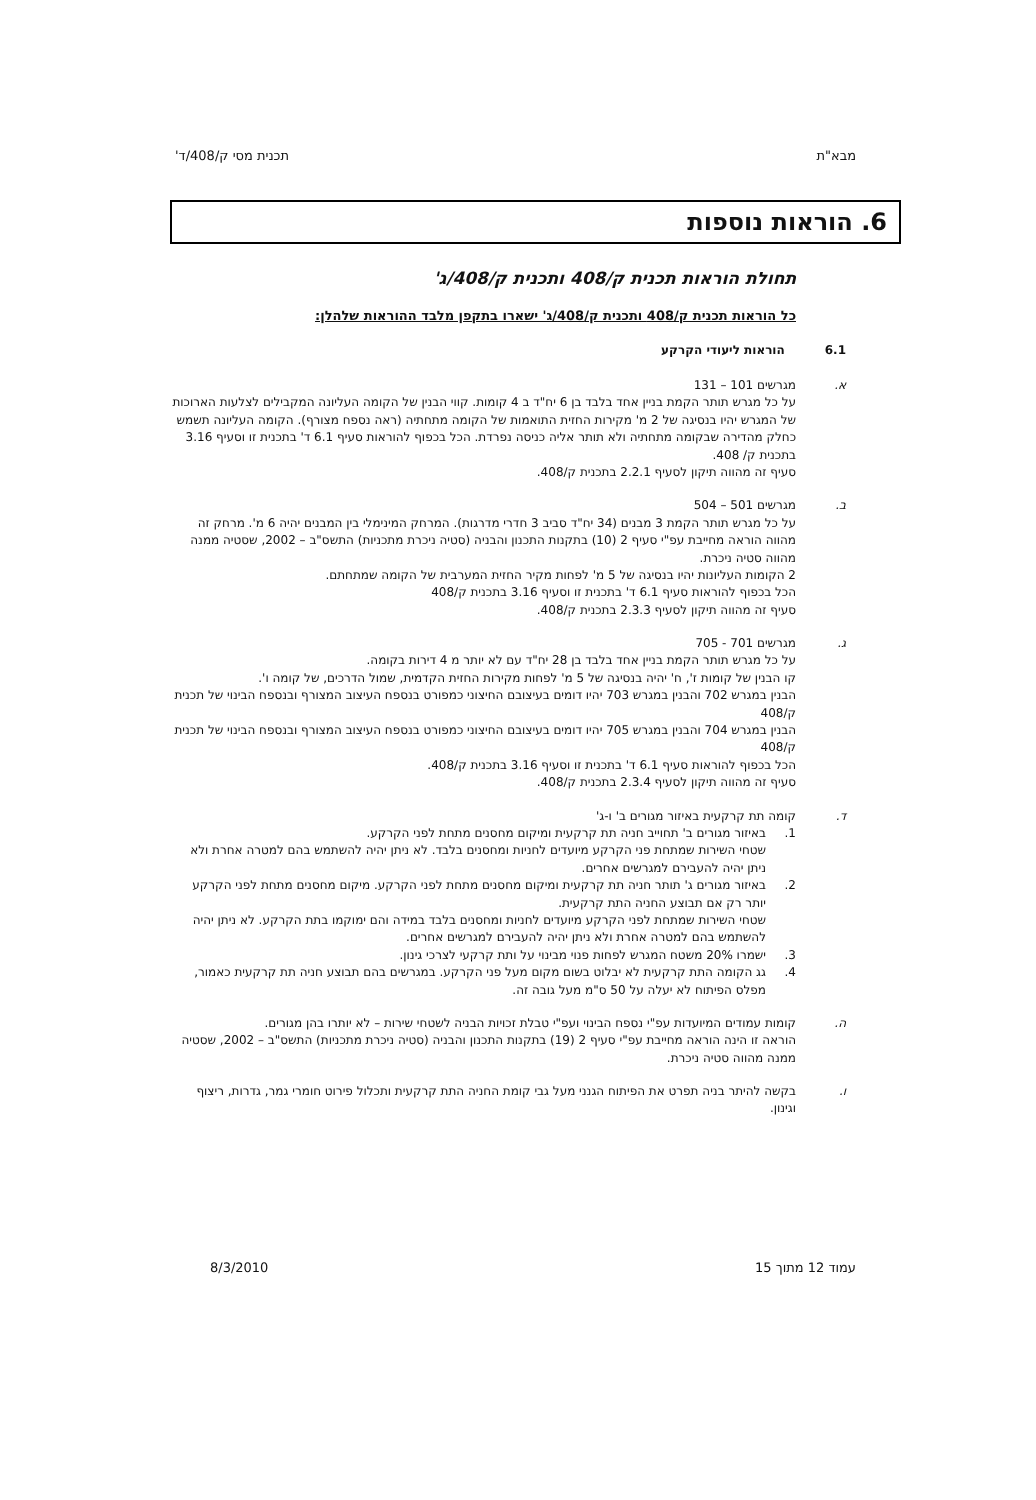מבא"ת תכנית מסי ק/408/ד'
6. הוראות נוספות
תחולת הוראות תכנית ק/408 ותכנית ק/408/ג'
כל הוראות תכנית ק/408 ותכנית ק/408/ג' ישארו בתקפן מלבד ההוראות שלהלן:
6.1 הוראות ליעודי הקרקע
א. מגרשים 101 – 131
על כל מגרש תותר הקמת בניין אחד בלבד בן 6 יח"ד ב 4 קומות. קווי הבנין של הקומה העליונה המקבילים לצלעות הארוכות של המגרש יהיו בנסיגה של 2 מ' מקירות החזית התואמות של הקומה מתחתיה (ראה נספח מצורף). הקומה העליונה תשמש כחלק מהדירה שבקומה מתחתיה ולא תותר אליה כניסה נפרדת. הכל בכפוף להוראות סעיף 6.1 ד' בתכנית זו וסעיף 3.16 בתכנית ק/ 408.
סעיף זה מהווה תיקון לסעיף 2.2.1 בתכנית ק/408.
ב. מגרשים 501 – 504
על כל מגרש תותר הקמת 3 מבנים (34 יח"ד סביב 3 חדרי מדרגות). המרחק המינימלי בין המבנים יהיה 6 מ'. מרחק זה מהווה הוראה מחייבת עפ"י סעיף 2 (10) בתקנות התכנון והבניה (סטיה ניכרת מתכניות) התשס"ב – 2002, שסטיה ממנה מהווה סטיה ניכרת.
2 הקומות העליונות יהיו בנסיגה של 5 מ' לפחות מקיר החזית המערבית של הקומה שמתחתם.
הכל בכפוף להוראות סעיף 6.1 ד' בתכנית זו וסעיף 3.16 בתכנית ק/408
סעיף זה מהווה תיקון לסעיף 2.3.3 בתכנית ק/408.
ג. מגרשים 701 - 705
על כל מגרש תותר הקמת בניין אחד בלבד בן 28 יח"ד עם לא יותר מ 4 דירות בקומה.
קו הבנין של קומות ז', ח' יהיה בנסיגה של 5 מ' לפחות מקירות החזית הקדמית, שמול הדרכים, של קומה ו'.
הבנין במגרש 702 והבנין במגרש 703 יהיו דומים בעיצובם החיצוני כמפורט בנספח העיצוב המצורף ובנספח הבינוי של תכנית ק/408
הבנין במגרש 704 והבנין במגרש 705 יהיו דומים בעיצובם החיצוני כמפורט בנספח העיצוב המצורף ובנספח הבינוי של תכנית ק/408
הכל בכפוף להוראות סעיף 6.1 ד' בתכנית זו וסעיף 3.16 בתכנית ק/408.
סעיף זה מהווה תיקון לסעיף 2.3.4 בתכנית ק/408.
ד. קומה תת קרקעית באיזור מגורים ב' ו-ג'
1. באיזור מגורים ב' תחוייב חניה תת קרקעית ומיקום מחסנים מתחת לפני הקרקע.
שטחי השירות שמתחת פני הקרקע מיועדים לחניות ומחסנים בלבד. לא ניתן יהיה להשתמש בהם למטרה אחרת ולא ניתן יהיה להעבירם למגרשים אחרים.
2. באיזור מגורים ג' תותר חניה תת קרקעית ומיקום מחסנים מתחת לפני הקרקע. מיקום מחסנים מתחת לפני הקרקע יותר רק אם תבוצע החניה התת קרקעית.
שטחי השירות שמתחת לפני הקרקע מיועדים לחניות ומחסנים בלבד במידה והם ימוקמו בתת הקרקע. לא ניתן יהיה להשתמש בהם למטרה אחרת ולא ניתן יהיה להעבירם למגרשים אחרים.
3. ישמרו 20% משטח המגרש לפחות פנוי מבינוי על ותת קרקעי לצרכי גינון.
4. גג הקומה התת קרקעית לא יבלוט בשום מקום מעל פני הקרקע. במגרשים בהם תבוצע חניה תת קרקעית כאמור, מפלס הפיתוח לא יעלה על 50 ס"מ מעל גובה זה.
ה. קומות עמודים המיועדות עפ"י נספח הבינוי ועפ"י טבלת זכויות הבניה לשטחי שירות – לא יותרו בהן מגורים.
הוראה זו הינה הוראה מחייבת עפ"י סעיף 2 (19) בתקנות התכנון והבניה (סטיה ניכרת מתכניות) התשס"ב – 2002, שסטיה ממנה מהווה סטיה ניכרת.
ו. בקשה להיתר בניה תפרט את הפיתוח הגנני מעל גבי קומת החניה התת קרקעית ותכלול פירוט חומרי גמר, גדרות, ריצוף וגינון.
עמוד 12 מתוך 15 8/3/2010